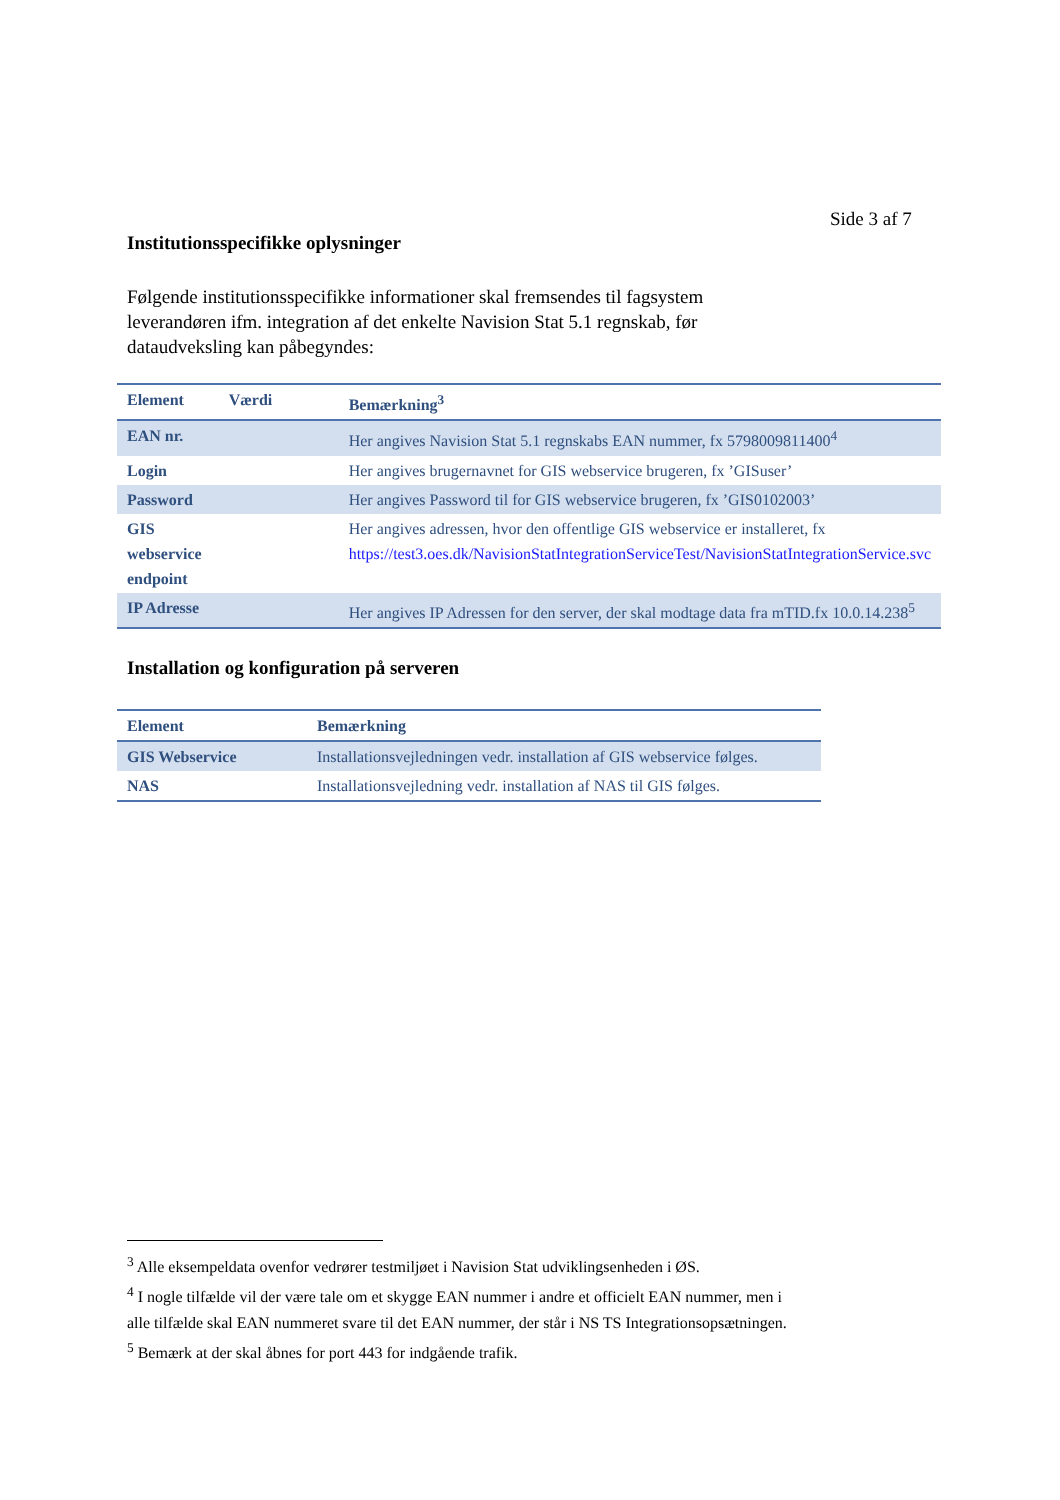Side 3 af 7
Institutionsspecifikke oplysninger
Følgende institutionsspecifikke informationer skal fremsendes til fagsystem leverandøren ifm. integration af det enkelte Navision Stat 5.1 regnskab, før dataudveksling kan påbegyndes:
| Element | Værdi | Bemærkning<sup>3</sup> |
| --- | --- | --- |
| EAN nr. | | Her angives Navision Stat 5.1 regnskabs EAN nummer, fx 5798009811400<sup>4</sup> |
| Login | | Her angives brugernavnet for GIS webservice brugeren, fx ’GISuser’ |
| Password | | Her angives Password til for GIS webservice brugeren, fx ’GIS0102003’ |
| GIS webservice endpoint | | Her angives adressen, hvor den offentlige GIS webservice er installeret, fx https://test3.oes.dk/NavisionStatIntegrationServiceTest/NavisionStatIntegrationService.svc |
| IP Adresse | | Her angives IP Adressen for den server, der skal modtage data fra mTID.fx 10.0.14.238<sup>5</sup> |
Installation og konfiguration på serveren
| Element | Bemærkning |
| --- | --- |
| GIS Webservice | Installationsvejledningen vedr. installation af GIS webservice følges. |
| NAS | Installationsvejledning vedr. installation af NAS til GIS følges. |
<sup>3</sup> Alle eksempeldata ovenfor vedrører testmiljøet i Navision Stat udviklingsenheden i ØS.
<sup>4</sup> I nogle tilfælde vil der være tale om et skygge EAN nummer i andre et officielt EAN nummer, men i alle tilfælde skal EAN nummeret svare til det EAN nummer, der står i NS TS Integrationsopsætningen.
<sup>5</sup> Bemærk at der skal åbnes for port 443 for indgående trafik.